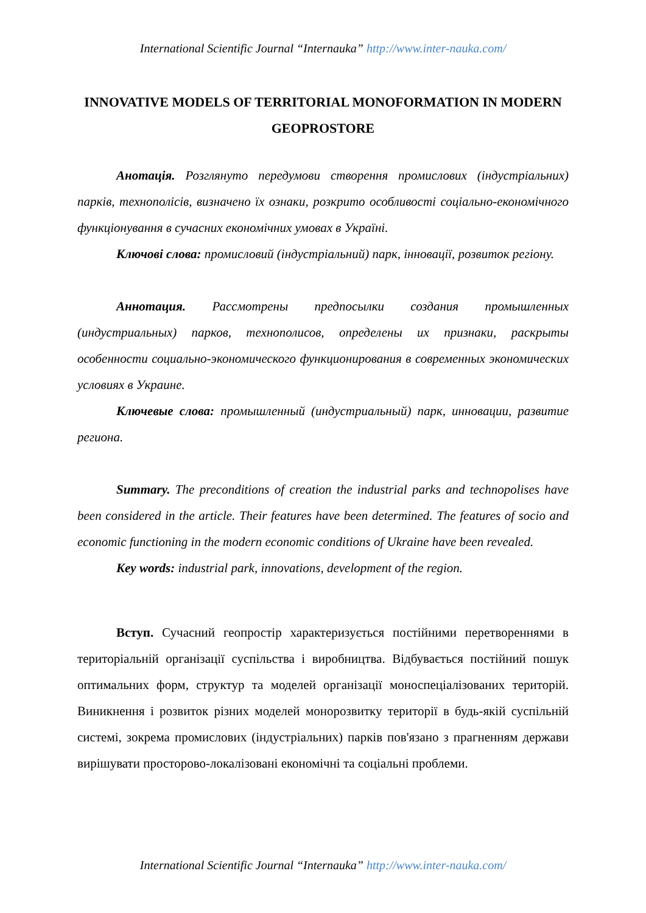International Scientific Journal “Internauka” http://www.inter-nauka.com/
INNOVATIVE MODELS OF TERRITORIAL MONOFORMATION IN MODERN GEOPROSTORE
Анотація. Розглянуто передумови створення промислових (індустріальних) парків, технополісів, визначено їх ознаки, розкрито особливості соціально-економічного функціонування в сучасних економічних умовах в Україні.
Ключові слова: промисловий (індустріальний) парк, інновації, розвиток регіону.
Аннотация. Рассмотрены предпосылки создания промышленных (индустриальных) парков, технополисов, определены их признаки, раскрыты особенности социально-экономического функционирования в современных экономических условиях в Украине.
Ключевые слова: промышленный (индустриальный) парк, инновации, развитие региона.
Summary. The preconditions of creation the industrial parks and technopolises have been considered in the article. Their features have been determined. The features of socio and economic functioning in the modern economic conditions of Ukraine have been revealed.
Key words: industrial park, innovations, development of the region.
Вступ. Сучасний геопростір характеризується постійними перетвореннями в територіальній організації суспільства і виробництва. Відбувається постійний пошук оптимальних форм, структур та моделей організації моноспеціалізованих територій. Виникнення і розвиток різних моделей монорозвитку території в будь-якій суспільній системі, зокрема промислових (індустріальних) парків пов'язано з прагненням держави вирішувати просторово-локалізовані економічні та соціальні проблеми.
International Scientific Journal “Internauka” http://www.inter-nauka.com/